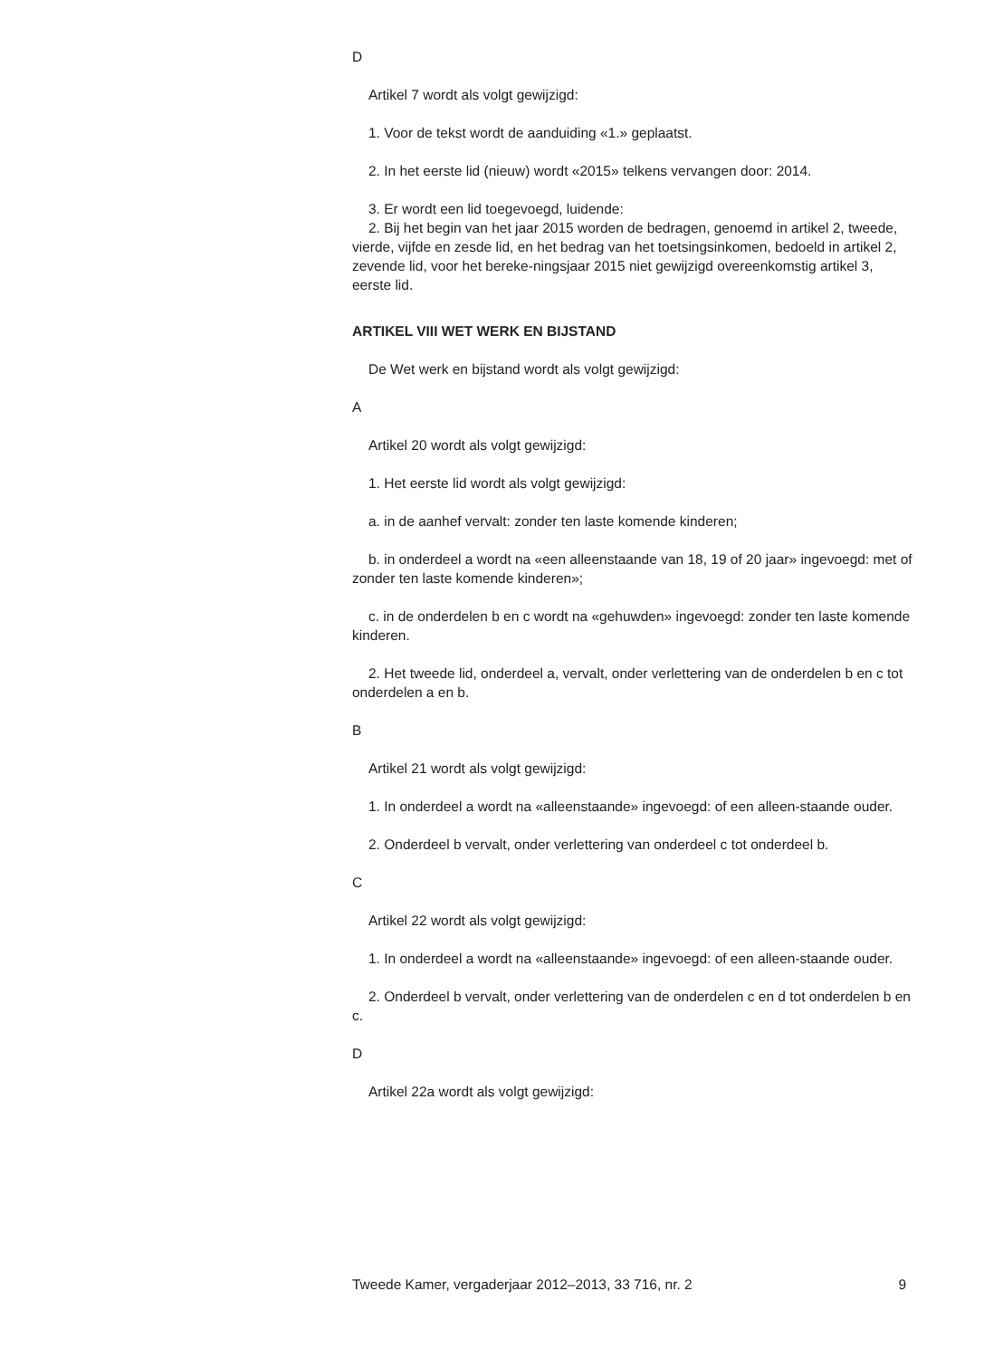D
Artikel 7 wordt als volgt gewijzigd:
1. Voor de tekst wordt de aanduiding «1.» geplaatst.
2. In het eerste lid (nieuw) wordt «2015» telkens vervangen door: 2014.
3. Er wordt een lid toegevoegd, luidende:
2. Bij het begin van het jaar 2015 worden de bedragen, genoemd in artikel 2, tweede, vierde, vijfde en zesde lid, en het bedrag van het toetsingsinkomen, bedoeld in artikel 2, zevende lid, voor het bereke-ningsjaar 2015 niet gewijzigd overeenkomstig artikel 3, eerste lid.
ARTIKEL VIII WET WERK EN BIJSTAND
De Wet werk en bijstand wordt als volgt gewijzigd:
A
Artikel 20 wordt als volgt gewijzigd:
1. Het eerste lid wordt als volgt gewijzigd:
a. in de aanhef vervalt: zonder ten laste komende kinderen;
b. in onderdeel a wordt na «een alleenstaande van 18, 19 of 20 jaar» ingevoegd: met of zonder ten laste komende kinderen»;
c. in de onderdelen b en c wordt na «gehuwden» ingevoegd: zonder ten laste komende kinderen.
2. Het tweede lid, onderdeel a, vervalt, onder verlettering van de onderdelen b en c tot onderdelen a en b.
B
Artikel 21 wordt als volgt gewijzigd:
1. In onderdeel a wordt na «alleenstaande» ingevoegd: of een alleen-staande ouder.
2. Onderdeel b vervalt, onder verlettering van onderdeel c tot onderdeel b.
C
Artikel 22 wordt als volgt gewijzigd:
1. In onderdeel a wordt na «alleenstaande» ingevoegd: of een alleen-staande ouder.
2. Onderdeel b vervalt, onder verlettering van de onderdelen c en d tot onderdelen b en c.
D
Artikel 22a wordt als volgt gewijzigd:
Tweede Kamer, vergaderjaar 2012–2013, 33 716, nr. 2 9